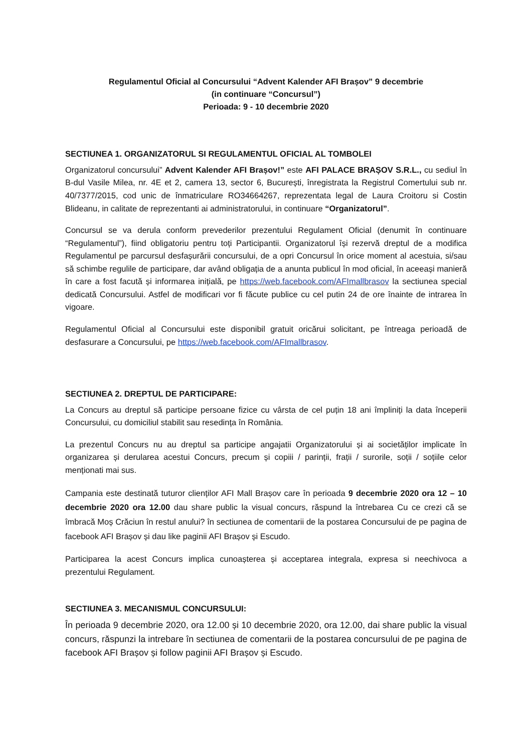Regulamentul Oficial al Concursului “Advent Kalender AFI Brașov” 9 decembrie
(in continuare “Concursul”)
Perioada: 9 - 10 decembrie 2020
SECTIUNEA 1. ORGANIZATORUL SI REGULAMENTUL OFICIAL AL TOMBOLEI
Organizatorul concursului” Advent Kalender AFI Brașov!” este AFI PALACE BRAȘOV S.R.L., cu sediul în B-dul Vasile Milea, nr. 4E et 2, camera 13, sector 6, București, înregistrata la Registrul Comertului sub nr. 40/7377/2015, cod unic de înmatriculare RO34664267, reprezentata legal de Laura Croitoru si Costin Blideanu, in calitate de reprezentanti ai administratorului, in continuare “Organizatorul”.
Concursul se va derula conform prevederilor prezentului Regulament Oficial (denumit în continuare “Regulamentul”), fiind obligatoriu pentru toți Participantii. Organizatorul își rezervă dreptul de a modifica Regulamentul pe parcursul desfașurării concursului, de a opri Concursul în orice moment al acestuia, si/sau să schimbe regulile de participare, dar având obligația de a anunta publicul în mod oficial, în aceeași manieră în care a fost facută și informarea inițială, pe https://web.facebook.com/AFImallbrasov la sectiunea special dedicată Concursului. Astfel de modificari vor fi făcute publice cu cel putin 24 de ore înainte de intrarea în vigoare.
Regulamentul Oficial al Concursului este disponibil gratuit oricărui solicitant, pe întreaga perioadă de desfasurare a Concursului, pe https://web.facebook.com/AFImallbrasov.
SECTIUNEA 2. DREPTUL DE PARTICIPARE:
La Concurs au dreptul să participe persoane fizice cu vârsta de cel puțin 18 ani împliniți la data începerii Concursului, cu domiciliul stabilit sau resedința în România.
La prezentul Concurs nu au dreptul sa participe angajatii Organizatorului și ai societăților implicate în organizarea și derularea acestui Concurs, precum și copiii / parinții, frații / surorile, soții / soțiile celor menționati mai sus.
Campania este destinată tuturor clienților AFI Mall Brașov care în perioada 9 decembrie 2020 ora 12 – 10 decembrie 2020 ora 12.00 dau share public la visual concurs, răspund la întrebarea Cu ce crezi că se îmbracă Moș Crăciun în restul anului? în sectiunea de comentarii de la postarea Concursului de pe pagina de facebook AFI Brașov și dau like paginii AFI Brașov și Escudo.
Participarea la acest Concurs implica cunoașterea și acceptarea integrala, expresa si neechivoca a prezentului Regulament.
SECTIUNEA 3. MECANISMUL CONCURSULUI:
În perioada 9 decembrie 2020, ora 12.00 și 10 decembrie 2020, ora 12.00, dai share public la visual concurs, răspunzi la intrebare în sectiunea de comentarii de la postarea concursului de pe pagina de facebook AFI Brașov și follow paginii AFI Brașov și Escudo.